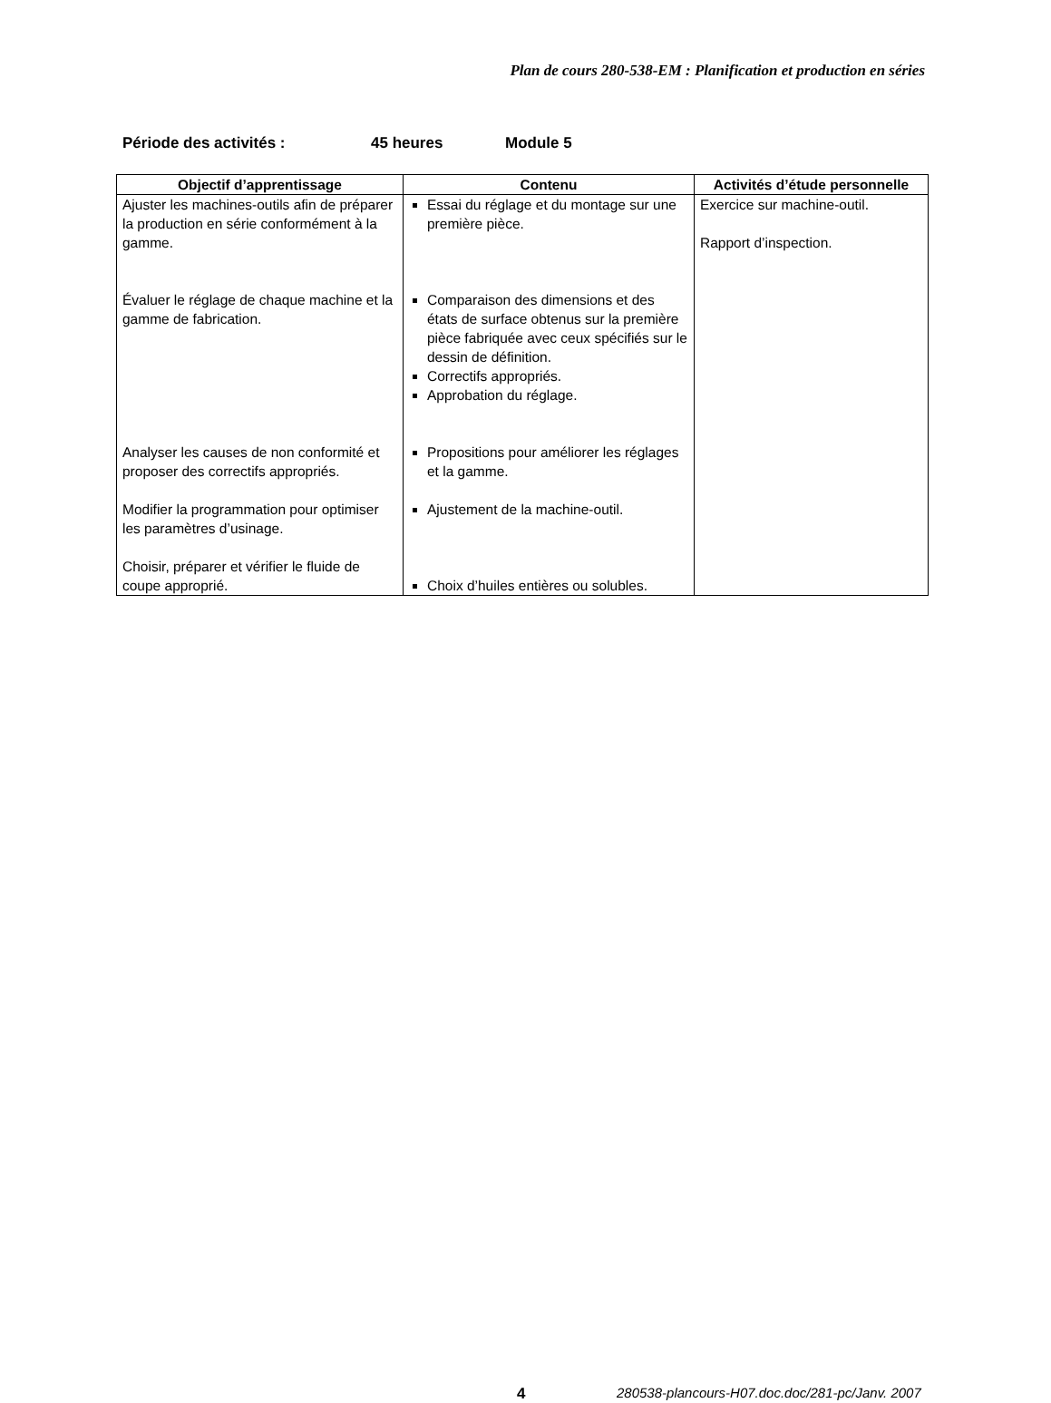Plan de cours 280-538-EM : Planification et production en séries
Période des activités : 45 heures Module 5
| Objectif d’apprentissage | Contenu | Activités d’étude personnelle |
| --- | --- | --- |
| Ajuster les machines-outils afin de préparer la production en série conformément à la gamme. Évaluer le réglage de chaque machine et la gamme de fabrication. Analyser les causes de non conformité et proposer des correctifs appropriés. Modifier la programmation pour optimiser les paramètres d’usinage. Choisir, préparer et vérifier le fluide de coupe approprié. | Essai du réglage et du montage sur une première pièce. Comparaison des dimensions et des états de surface obtenus sur la première pièce fabriquée avec ceux spécifiés sur le dessin de définition. Correctifs appropriés. Approbation du réglage. Propositions pour améliorer les réglages et la gamme. Ajustement de la machine-outil. Choix d’huiles entières ou solubles. | Exercice sur machine-outil. Rapport d’inspection. |
4 280538-plancours-H07.doc.doc/281-pc/Janv. 2007